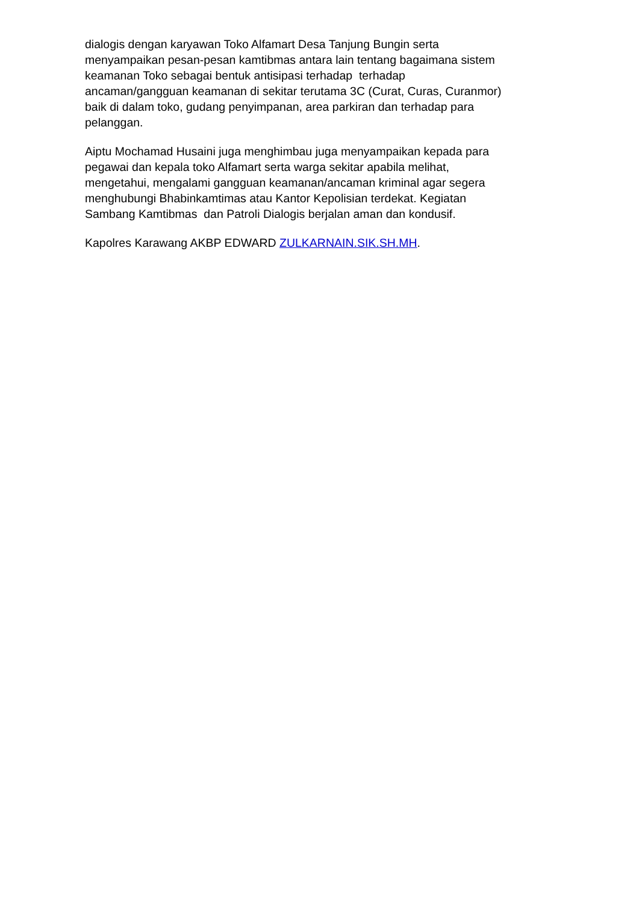dialogis dengan karyawan Toko Alfamart Desa Tanjung Bungin serta
menyampaikan pesan-pesan kamtibmas antara lain tentang bagaimana sistem
keamanan Toko sebagai bentuk antisipasi terhadap terhadap
ancaman/gangguan keamanan di sekitar terutama 3C (Curat, Curas, Curanmor)
baik di dalam toko, gudang penyimpanan, area parkiran dan terhadap para
pelanggan.
Aiptu Mochamad Husaini juga menghimbau juga menyampaikan kepada para
pegawai dan kepala toko Alfamart serta warga sekitar apabila melihat,
mengetahui, mengalami gangguan keamanan/ancaman kriminal agar segera
menghubungi Bhabinkamtimas atau Kantor Kepolisian terdekat. Kegiatan
Sambang Kamtibmas dan Patroli Dialogis berjalan aman dan kondusif.
Kapolres Karawang AKBP EDWARD ZULKARNAIN.SIK.SH.MH.